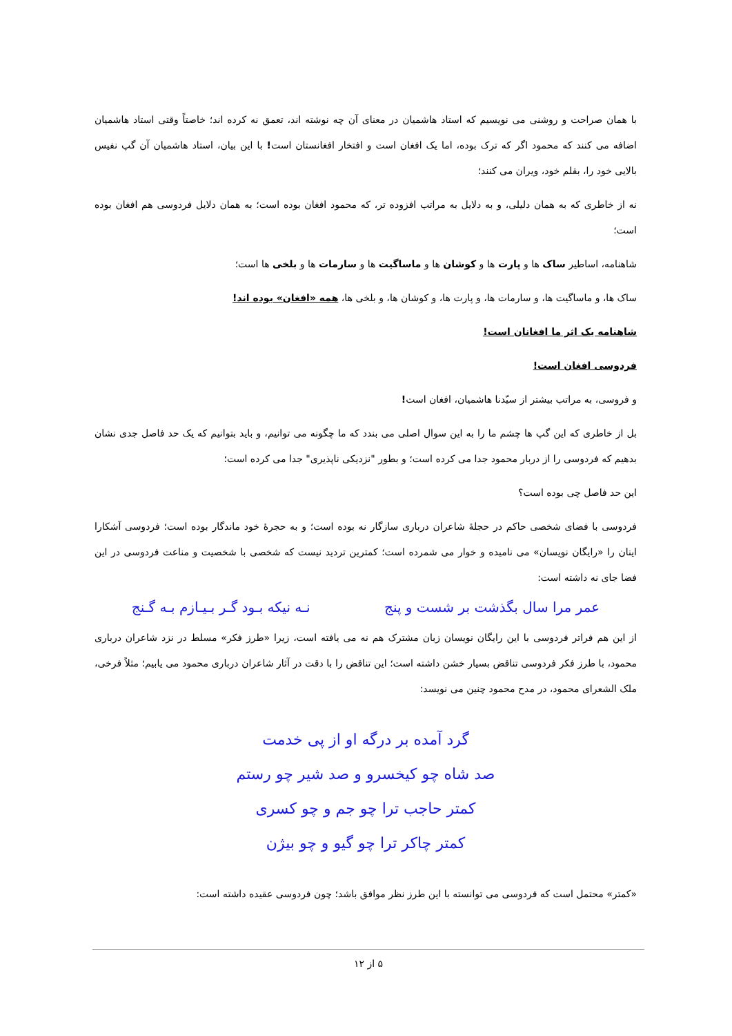با همان صراحت و روشنی می نویسیم که استاد هاشمیان در معنای آن چه نوشته اند، تعمق نه کرده اند؛ خاصتاً وقتی استاد هاشمیان اضافه می کنند که محمود اگر که ترک بوده، اما یک افغان است و افتخار افغانستان است! با این بیان، استاد هاشمیان آن گپ نفیس بالایی خود را، بقلم خود، ویران می کنند؛
نه از خاطری که به همان دلیلی، و به دلایل به مراتب افزوده تر، که محمود افغان بوده است؛ به همان دلایل فردوسی هم افغان بوده است؛
شاهنامه، اساطیر ساک ها و پارت ها و کوشان ها و ماساگیت ها و سارمات ها و بلخی ها است؛
ساک ها، و ماساگیت ها، و سارمات ها، و پارت ها، و کوشان ها، و بلخی ها، همه «افغان» بوده اند!
شاهنامه یک اثر ما افغانان است!
فردوسی افغان است!
و فروسی، به مراتب بیشتر از سیّدنا هاشمیان، افغان است!
بل از خاطری که این گپ ها چشم ما را به این سوال اصلی می بندد که ما چگونه می توانیم، و باید بتوانیم که یک حد فاصل جدی نشان بدهیم که فردوسی را از دربار محمود جدا می کرده است؛ و بطور "نزدیکی ناپذیری" جدا می کرده است؛
این حد فاصل چی بوده است؟
فردوسی با فضای شخصی حاکم در حجلۀ شاعران درباری سازگار نه بوده است؛ و به حجرۀ خود ماندگار بوده است؛ فردوسی آشکارا اینان را «رایگان نویسان» می نامیده و خوار می شمرده است؛ کمترین تردید نیست که شخصی با شخصیت و مناعت فردوسی در این فضا جای نه داشته است:
عمر مرا سال بگذشت بر شست و پنج نـه نیکه بـود گـر بـیـازم بـه گـنج
از این هم فراتر فردوسی با این رایگان نویسان زبان مشترک هم نه می یافته است، زیرا «طرز فکر» مسلط در نزد شاعران درباری محمود، با طرز فکر فردوسی تناقض بسیار خشن داشته است؛ این تناقض را با دقت در آثار شاعران درباری محمود می یابیم؛ مثلاً فرخی، ملک الشعرای محمود، در مدح محمود چنین می نویسد:
گرد آمده بر درگه او از پی خدمت
صد شاه چو کیخسرو و صد شیر چو رستم
کمتر حاجب ترا چو جم و چو کسری
کمتر چاکر ترا چو گیو و چو بیژن
«کمتر» محتمل است که فردوسی می توانسته با این طرز نظر موافق باشد؛ چون فردوسی عقیده داشته است:
۵ از ۱۲